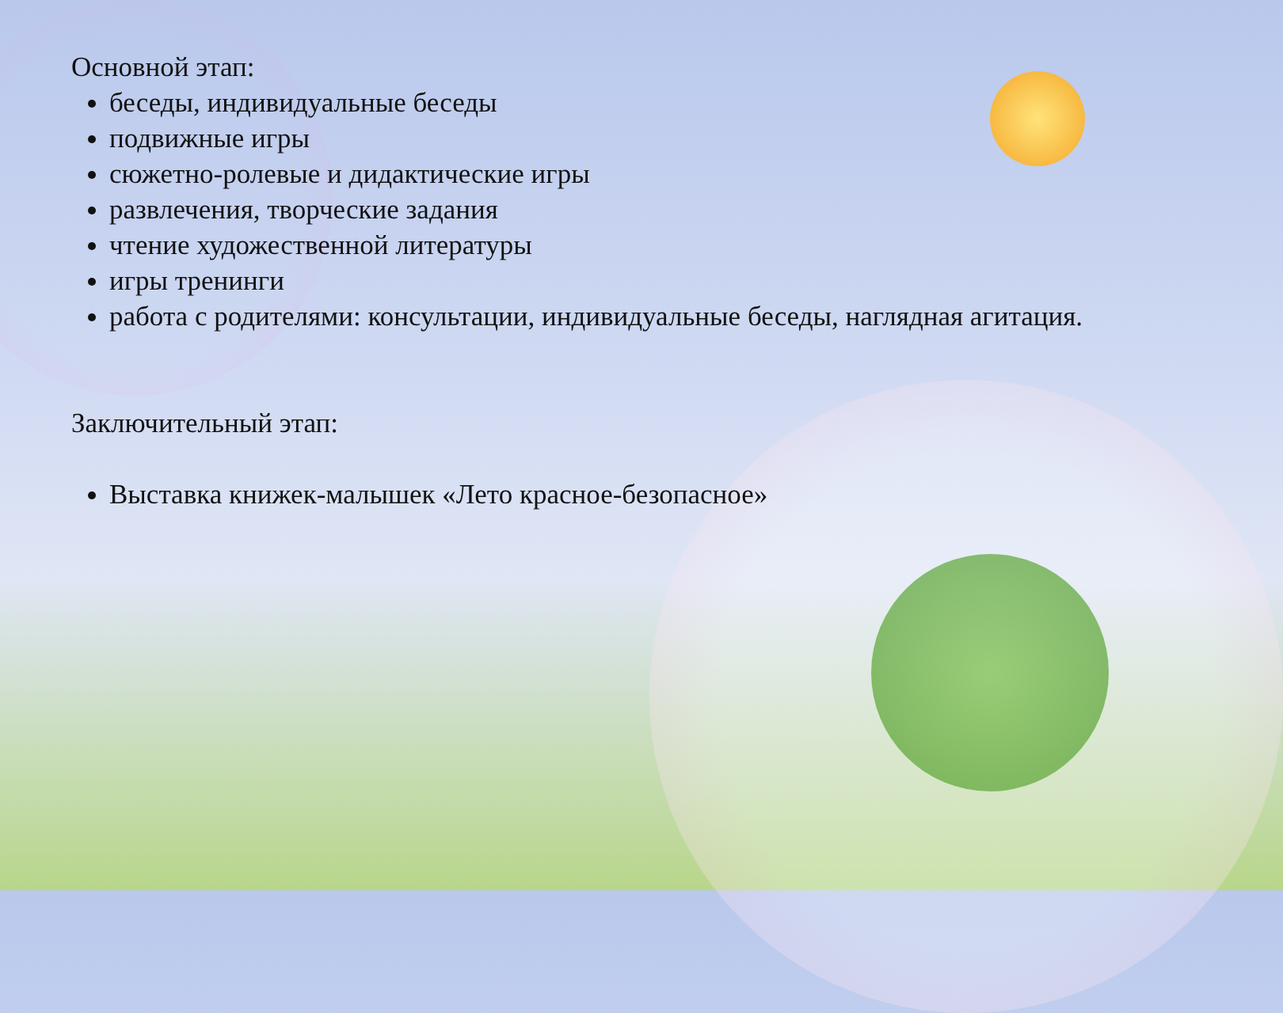Основной этап:
беседы, индивидуальные беседы
подвижные игры
сюжетно-ролевые и дидактические игры
развлечения, творческие задания
чтение художественной литературы
игры тренинги
работа с родителями: консультации, индивидуальные беседы, наглядная агитация.
Заключительный этап:
Выставка книжек-малышек «Лето красное-безопасное»